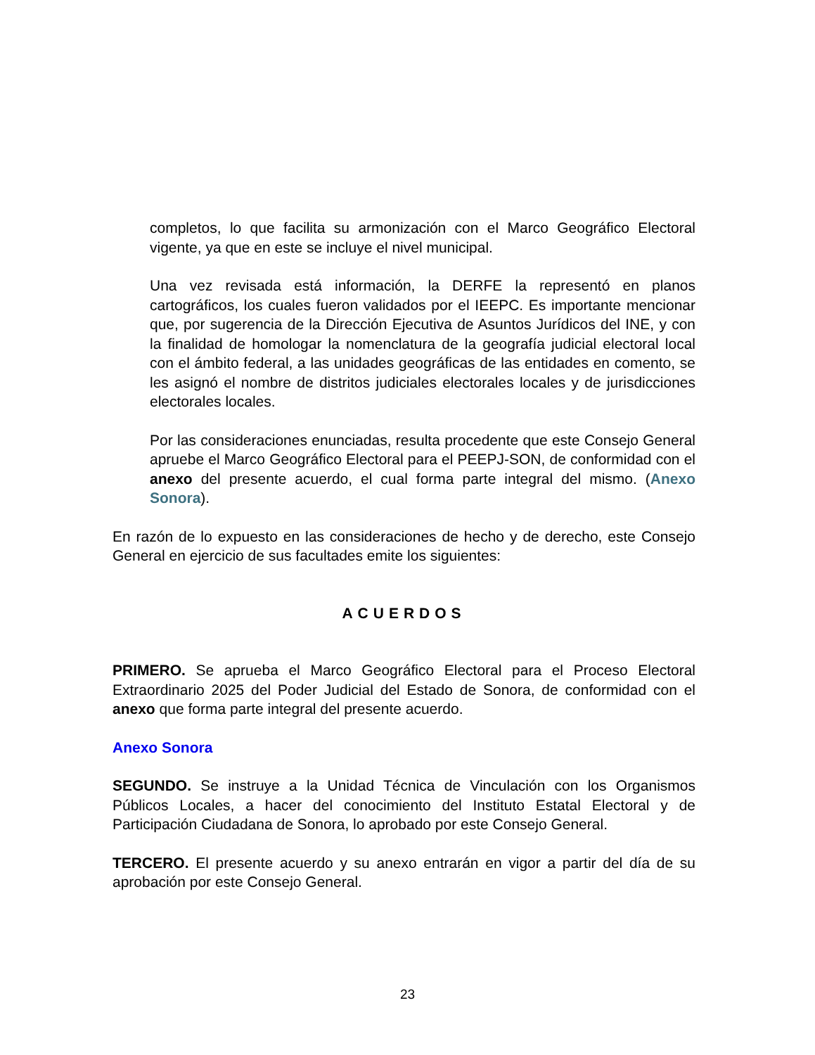completos, lo que facilita su armonización con el Marco Geográfico Electoral vigente, ya que en este se incluye el nivel municipal.
Una vez revisada está información, la DERFE la representó en planos cartográficos, los cuales fueron validados por el IEEPC. Es importante mencionar que, por sugerencia de la Dirección Ejecutiva de Asuntos Jurídicos del INE, y con la finalidad de homologar la nomenclatura de la geografía judicial electoral local con el ámbito federal, a las unidades geográficas de las entidades en comento, se les asignó el nombre de distritos judiciales electorales locales y de jurisdicciones electorales locales.
Por las consideraciones enunciadas, resulta procedente que este Consejo General apruebe el Marco Geográfico Electoral para el PEEPJ-SON, de conformidad con el anexo del presente acuerdo, el cual forma parte integral del mismo. (Anexo Sonora).
En razón de lo expuesto en las consideraciones de hecho y de derecho, este Consejo General en ejercicio de sus facultades emite los siguientes:
ACUERDOS
PRIMERO. Se aprueba el Marco Geográfico Electoral para el Proceso Electoral Extraordinario 2025 del Poder Judicial del Estado de Sonora, de conformidad con el anexo que forma parte integral del presente acuerdo.
Anexo Sonora
SEGUNDO. Se instruye a la Unidad Técnica de Vinculación con los Organismos Públicos Locales, a hacer del conocimiento del Instituto Estatal Electoral y de Participación Ciudadana de Sonora, lo aprobado por este Consejo General.
TERCERO. El presente acuerdo y su anexo entrarán en vigor a partir del día de su aprobación por este Consejo General.
23